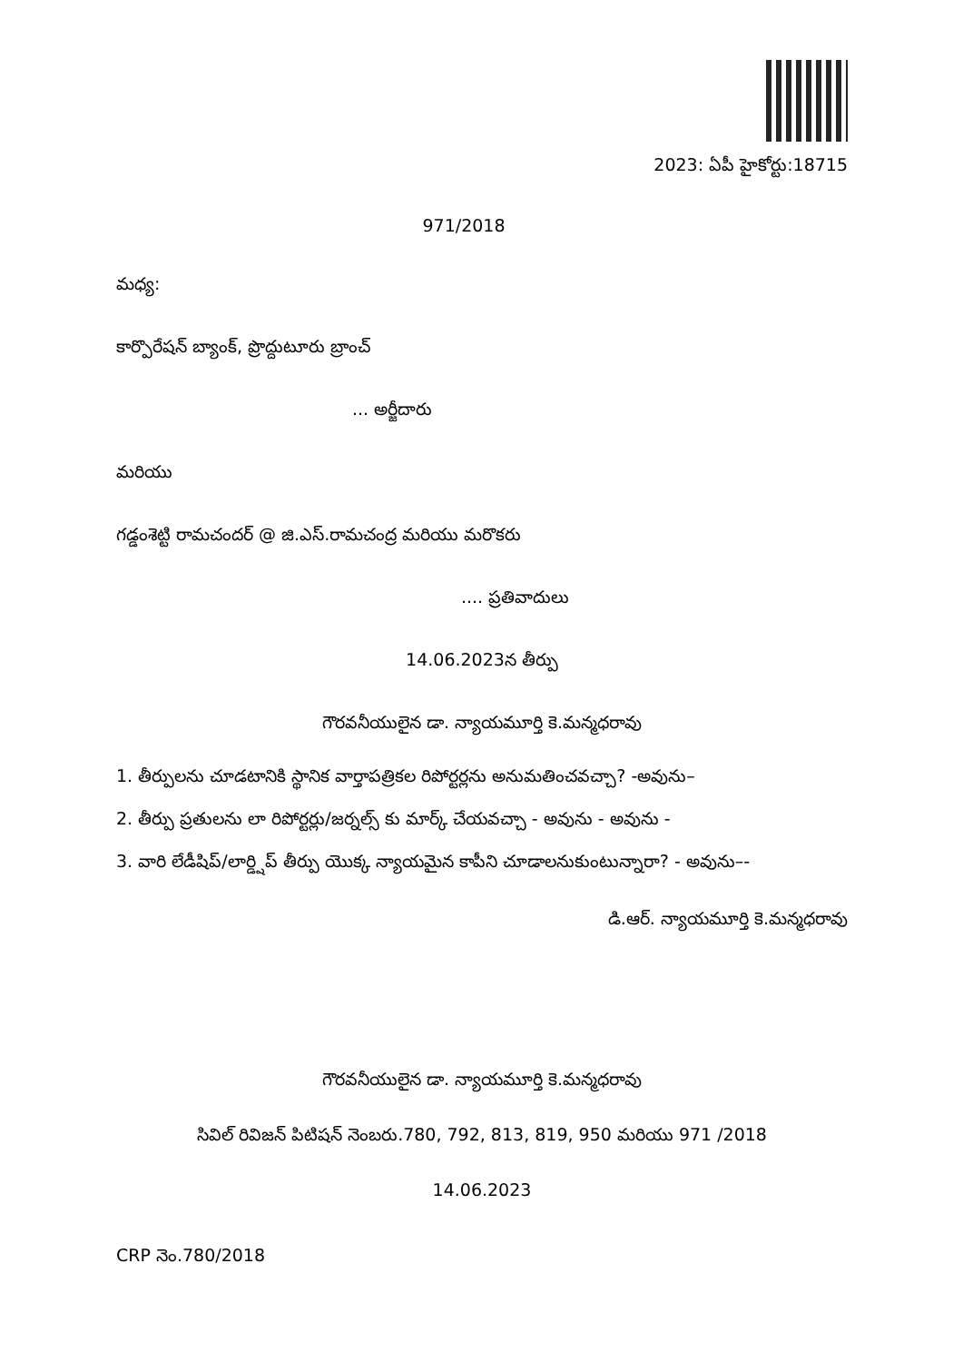2023: ఏపీ హైకోర్టు:18715
971/2018
మధ్య:
కార్పొరేషన్ బ్యాంక్, ప్రొద్దుటూరు బ్రాంచ్
... అర్జీదారు
మరియు
గడ్డంశెట్టి రామచందర్ @ జి.ఎస్.రామచంద్ర మరియు మరొకరు
.... ప్రతివాదులు
14.06.2023న తీర్పు
గౌరవనీయులైన డా. న్యాయమూర్తి కె.మన్మధరావు
1. తీర్పులను చూడటానికి స్థానిక వార్తాపత్రికల రిపోర్టర్లను అనుమతించవచ్చా? -అవును–
2. తీర్పు ప్రతులను లా రిపోర్టర్లు/జర్నల్స్ కు మార్క్ చేయవచ్చా - అవును - అవును -
3. వారి లేడీషిప్/లార్డ్షిప్ తీర్పు యొక్క న్యాయమైన కాపీని చూడాలనుకుంటున్నారా? - అవును–-
డి.ఆర్. న్యాయమూర్తి కె.మన్మధరావు
గౌరవనీయులైన డా. న్యాయమూర్తి కె.మన్మధరావు
సివిల్ రివిజన్ పిటిషన్ నెంబరు.780, 792, 813, 819, 950 మరియు 971 /2018
14.06.2023
CRP నెం.780/2018